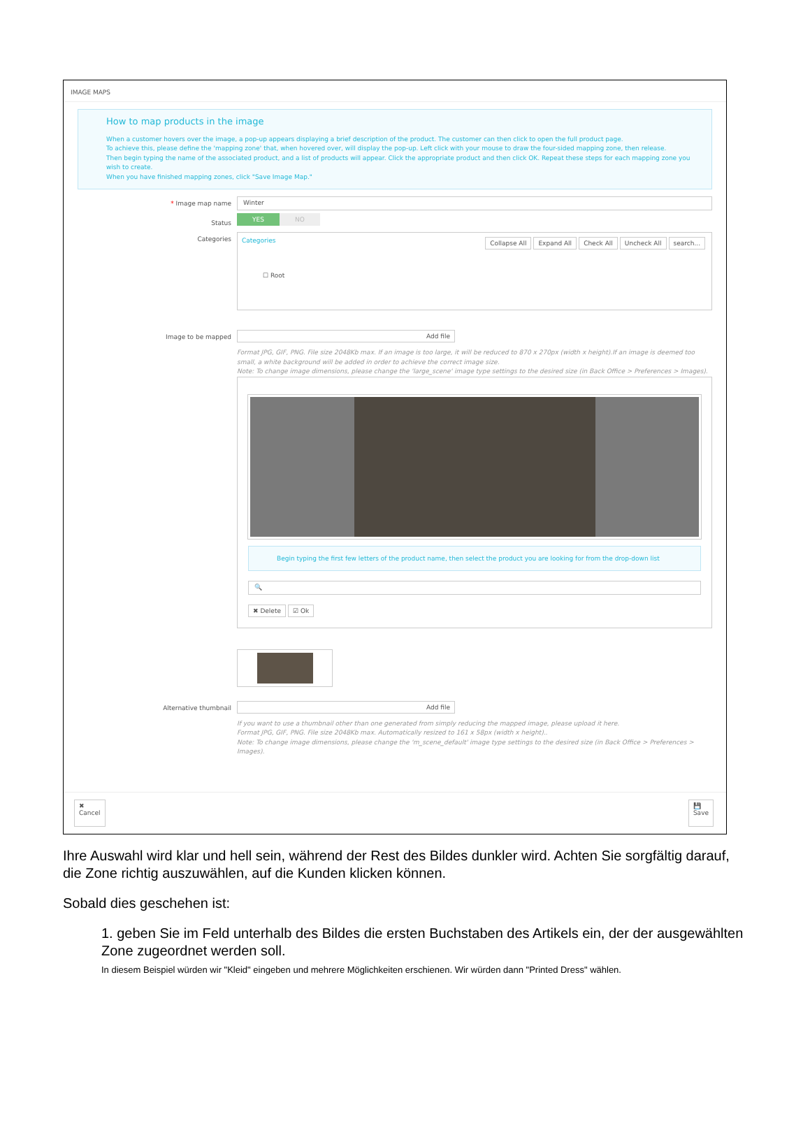IMAGE MAPS
How to map products in the image
When a customer hovers over the image, a pop-up appears displaying a brief description of the product. The customer can then click to open the full product page.
To achieve this, please define the 'mapping zone' that, when hovered over, will display the pop-up. Left click with your mouse to draw the four-sided mapping zone, then release.
Then begin typing the name of the associated product, and a list of products will appear. Click the appropriate product and then click OK. Repeat these steps for each mapping zone you wish to create.
When you have finished mapping zones, click "Save Image Map."
* Image map name
Winter
Status YES NO
Categories
Categories Collapse All Expand All Check All Uncheck All search...
☐ Root
Image to be mapped Add file
Format JPG, GIF, PNG. File size 2048Kb max. If an image is too large, it will be reduced to 870 x 270px (width x height).If an image is deemed too small, a white background will be added in order to achieve the correct image size.
Note: To change image dimensions, please change the 'large_scene' image type settings to the desired size (in Back Office > Preferences > Images).
Begin typing the first few letters of the product name, then select the product you are looking for from the drop-down list
🔍
✖ Delete ☑ Ok
Alternative thumbnail Add file
If you want to use a thumbnail other than one generated from simply reducing the mapped image, please upload it here.
Format JPG, GIF, PNG. File size 2048Kb max. Automatically resized to 161 x 58px (width x height)..
Note: To change image dimensions, please change the 'm_scene_default' image type settings to the desired size (in Back Office > Preferences > Images).
✖
Cancel 💾
Save
Ihre Auswahl wird klar und hell sein, während der Rest des Bildes dunkler wird. Achten Sie sorgfältig darauf, die Zone richtig auszuwählen, auf die Kunden klicken können.
Sobald dies geschehen ist:
1. geben Sie im Feld unterhalb des Bildes die ersten Buchstaben des Artikels ein, der der ausgewählten Zone zugeordnet werden soll.
In diesem Beispiel würden wir "Kleid" eingeben und mehrere Möglichkeiten erschienen. Wir würden dann "Printed Dress" wählen.